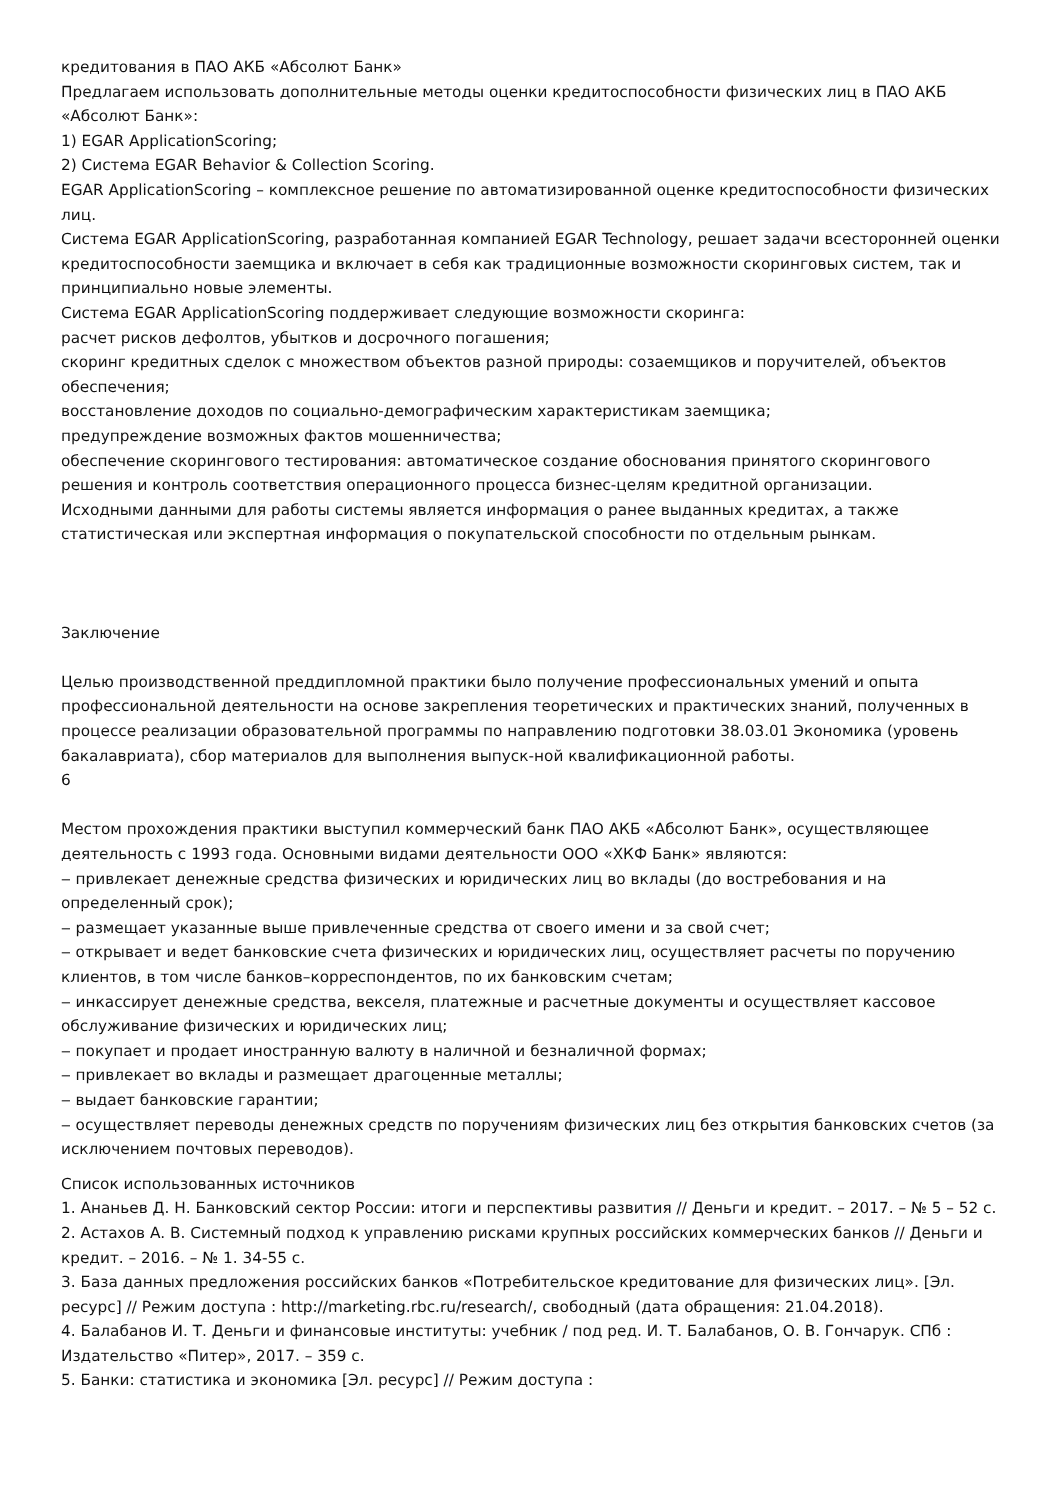кредитования в ПАО АКБ «Абсолют Банк»
Предлагаем использовать дополнительные методы оценки кредитоспособности физических лиц в ПАО АКБ «Абсолют Банк»:
1) EGAR ApplicationScoring;
2) Система EGAR Behavior & Collection Scoring.
EGAR ApplicationScoring – комплексное решение по автоматизированной оценке кредитоспособности физических лиц.
Система EGAR ApplicationScoring, разработанная компанией EGAR Technology, решает задачи всесторонней оценки кредитоспособности заемщика и включает в себя как традиционные возможности скоринговых систем, так и принципиально новые элементы.
Система EGAR ApplicationScoring поддерживает следующие возможности скоринга:
расчет рисков дефолтов, убытков и досрочного погашения;
скоринг кредитных сделок с множеством объектов разной природы: созаемщиков и поручителей, объектов обеспечения;
восстановление доходов по социально-демографическим характеристикам заемщика;
предупреждение возможных фактов мошенничества;
обеспечение скорингового тестирования: автоматическое создание обоснования принятого скорингового решения и контроль соответствия операционного процесса бизнес-целям кредитной организации.
Исходными данными для работы системы является информация о ранее выданных кредитах, а также статистическая или экспертная информация о покупательской способности по отдельным рынкам.
Заключение
Целью производственной преддипломной практики было получение профессиональных умений и опыта профессиональной деятельности на основе закрепления теоретических и практических знаний, полученных в процессе реализации образовательной программы по направлению подготовки 38.03.01 Экономика (уровень бакалавриата), сбор материалов для выполнения выпуск-ной квалификационной работы.
6
Местом прохождения практики выступил коммерческий банк ПАО АКБ «Абсолют Банк», осуществляющее деятельность с 1993 года. Основными видами деятельности ООО «ХКФ Банк» являются:
‒ привлекает денежные средства физических и юридических лиц во вклады (до востребования и на определенный срок);
‒ размещает указанные выше привлеченные средства от своего имени и за свой счет;
‒ открывает и ведет банковские счета физических и юридических лиц, осуществляет расчеты по поручению клиентов, в том числе банков–корреспондентов, по их банковским счетам;
‒ инкассирует денежные средства, векселя, платежные и расчетные документы и осуществляет кассовое обслуживание физических и юридических лиц;
‒ покупает и продает иностранную валюту в наличной и безналичной формах;
‒ привлекает во вклады и размещает драгоценные металлы;
‒ выдает банковские гарантии;
‒ осуществляет переводы денежных средств по поручениям физических лиц без открытия банковских счетов (за исключением почтовых переводов).
Список использованных источников
1. Ананьев Д. Н. Банковский сектор России: итоги и перспективы развития // Деньги и кредит. – 2017. – № 5 – 52 с.
2. Астахов А. В. Системный подход к управлению рисками крупных российских коммерческих банков // Деньги и кредит. – 2016. – № 1. 34-55 с.
3. База данных предложения российских банков «Потребительское кредитование для физических лиц». [Эл. ресурс] // Режим доступа : http://marketing.rbc.ru/research/, свободный (дата обращения: 21.04.2018).
4. Балабанов И. Т. Деньги и финансовые институты: учебник / под ред. И. Т. Балабанов, О. В. Гончарук. СПб : Издательство «Питер», 2017. – 359 с.
5. Банки: статистика и экономика [Эл. ресурс] // Режим доступа :